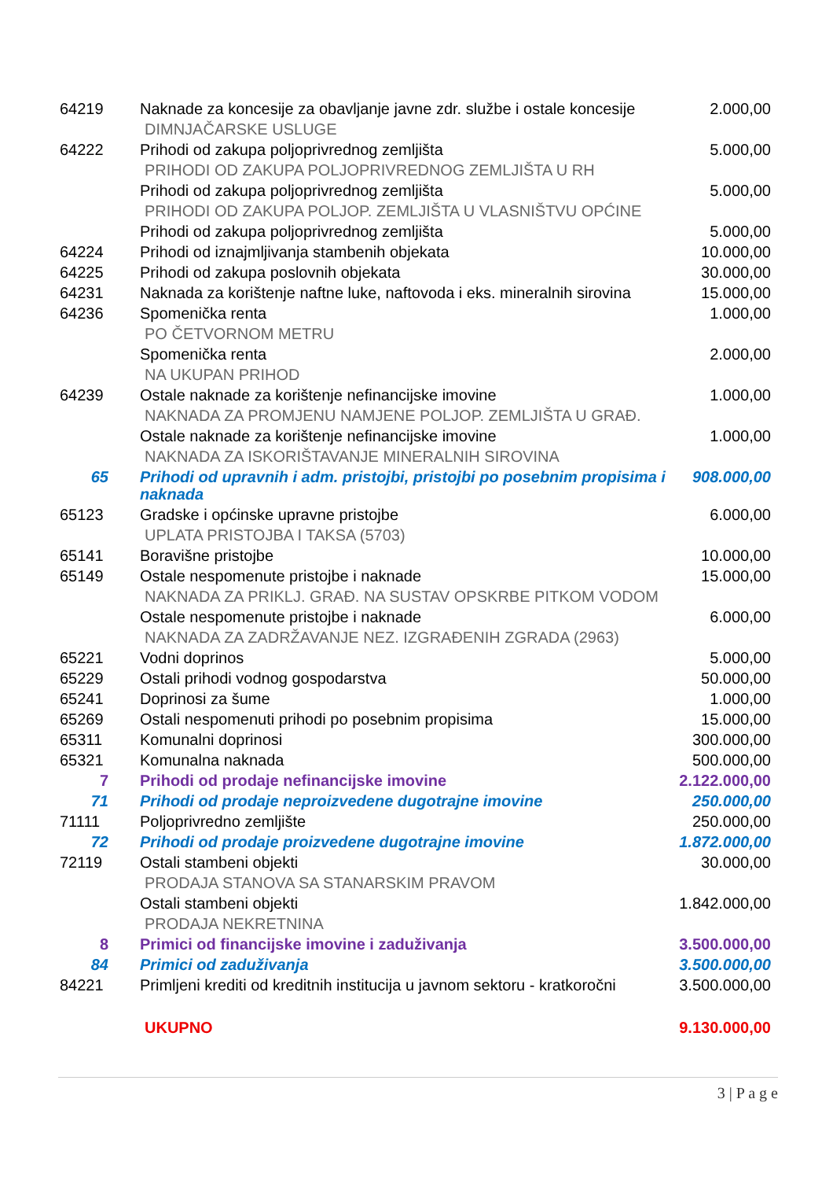| 64219 | Naknade za koncesije za obavljanje javne zdr. službe i ostale koncesije | 2.000,00 |
| | DIMNJAČARSKE USLUGE | |
| 64222 | Prihodi od zakupa poljoprivrednog zemljišta | 5.000,00 |
| | PRIHODI OD ZAKUPA POLJOPRIVREDNOG ZEMLJIŠTA U RH | |
| | Prihodi od zakupa poljoprivrednog zemljišta | 5.000,00 |
| | PRIHODI OD ZAKUPA POLJOP. ZEMLJIŠTA U VLASNIŠTVU OPĆINE | |
| | Prihodi od zakupa poljoprivrednog zemljišta | 5.000,00 |
| 64224 | Prihodi od iznajmljivanja stambenih objekata | 10.000,00 |
| 64225 | Prihodi od zakupa poslovnih objekata | 30.000,00 |
| 64231 | Naknada za korištenje naftne luke, naftovoda i eks. mineralnih sirovina | 15.000,00 |
| 64236 | Spomenička renta | 1.000,00 |
| | PO ČETVORNOM METRU | |
| | Spomenička renta | 2.000,00 |
| | NA UKUPAN PRIHOD | |
| 64239 | Ostale naknade za korištenje nefinancijske imovine | 1.000,00 |
| | NAKNADA ZA PROMJENU NAMJENE POLJOP. ZEMLJIŠTA U GRAĐ. | |
| | Ostale naknade za korištenje nefinancijske imovine | 1.000,00 |
| | NAKNADA ZA ISKORIŠTAVANJE MINERALNIH SIROVINA | |
| 65 | Prihodi od upravnih i adm. pristojbi, pristojbi po posebnim propisima i naknada | 908.000,00 |
| 65123 | Gradske i općinske upravne pristojbe | 6.000,00 |
| | UPLATA PRISTOJBA I TAKSA (5703) | |
| 65141 | Boravišne pristojbe | 10.000,00 |
| 65149 | Ostale nespomenute pristojbe i naknade | 15.000,00 |
| | NAKNADA ZA PRIKLJ. GRAĐ. NA SUSTAV OPSKRBE PITKOM VODOM | |
| | Ostale nespomenute pristojbe i naknade | 6.000,00 |
| | NAKNADA ZA ZADRŽAVANJE NEZ. IZGRAĐENIH ZGRADA (2963) | |
| 65221 | Vodni doprinos | 5.000,00 |
| 65229 | Ostali prihodi vodnog gospodarstva | 50.000,00 |
| 65241 | Doprinosi za šume | 1.000,00 |
| 65269 | Ostali nespomenuti prihodi po posebnim propisima | 15.000,00 |
| 65311 | Komunalni doprinosi | 300.000,00 |
| 65321 | Komunalna naknada | 500.000,00 |
| 7 | Prihodi od prodaje nefinancijske imovine | 2.122.000,00 |
| 71 | Prihodi od prodaje neproizvedene dugotrajne imovine | 250.000,00 |
| 71111 | Poljoprivredno zemljište | 250.000,00 |
| 72 | Prihodi od prodaje proizvedene dugotrajne imovine | 1.872.000,00 |
| 72119 | Ostali stambeni objekti | 30.000,00 |
| | PRODAJA STANOVA SA STANARSKIM PRAVOM | |
| | Ostali stambeni objekti | 1.842.000,00 |
| | PRODAJA NEKRETNINA | |
| 8 | Primici od financijske imovine i zaduživanja | 3.500.000,00 |
| 84 | Primici od zaduživanja | 3.500.000,00 |
| 84221 | Primljeni krediti od kreditnih institucija u javnom sektoru - kratkoročni | 3.500.000,00 |
| | UKUPNO | 9.130.000,00 |
3 | P a g e